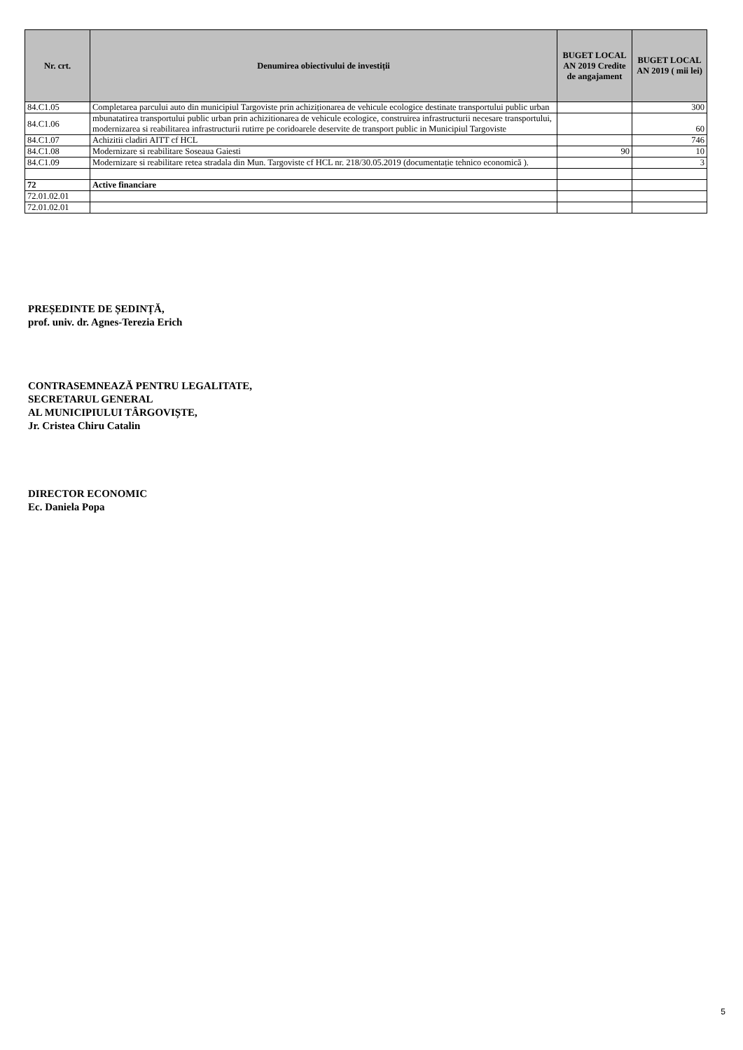| Nr. crt. | Denumirea obiectivului de investiții | BUGET LOCAL AN 2019 Credite de angajament | BUGET LOCAL AN 2019 ( mii lei) |
| --- | --- | --- | --- |
| 84.C1.05 | Completarea parcului auto din municipiul Targoviste prin achiziționarea de vehicule ecologice destinate transportului public urban | | 300 |
| 84.C1.06 | mbunatatirea transportului public urban prin achizitionarea de vehicule ecologice, construirea infrastructurii necesare transportului, modernizarea si reabilitarea infrastructurii rutirre pe coridoarele deservite de transport public in Municipiul Targoviste | | 60 |
| 84.C1.07 | Achizitii cladiri AITT cf HCL | | 746 |
| 84.C1.08 | Modernizare si reabilitare Soseaua Gaiesti | 90 | 10 |
| 84.C1.09 | Modernizare si reabilitare retea stradala din Mun. Targoviste cf HCL nr. 218/30.05.2019 (documentație tehnico economică ). | | 3 |
| 72 | Active financiare | | |
| 72.01.02.01 | | | |
| 72.01.02.01 | | | |
PREȘEDINTE DE ȘEDINȚĂ,
prof. univ. dr. Agnes-Terezia Erich
CONTRASEMNEAZĂ PENTRU LEGALITATE,
SECRETARUL GENERAL
AL MUNICIPIULUI TÂRGOVIȘTE,
Jr. Cristea Chiru Catalin
DIRECTOR ECONOMIC
Ec. Daniela Popa
5